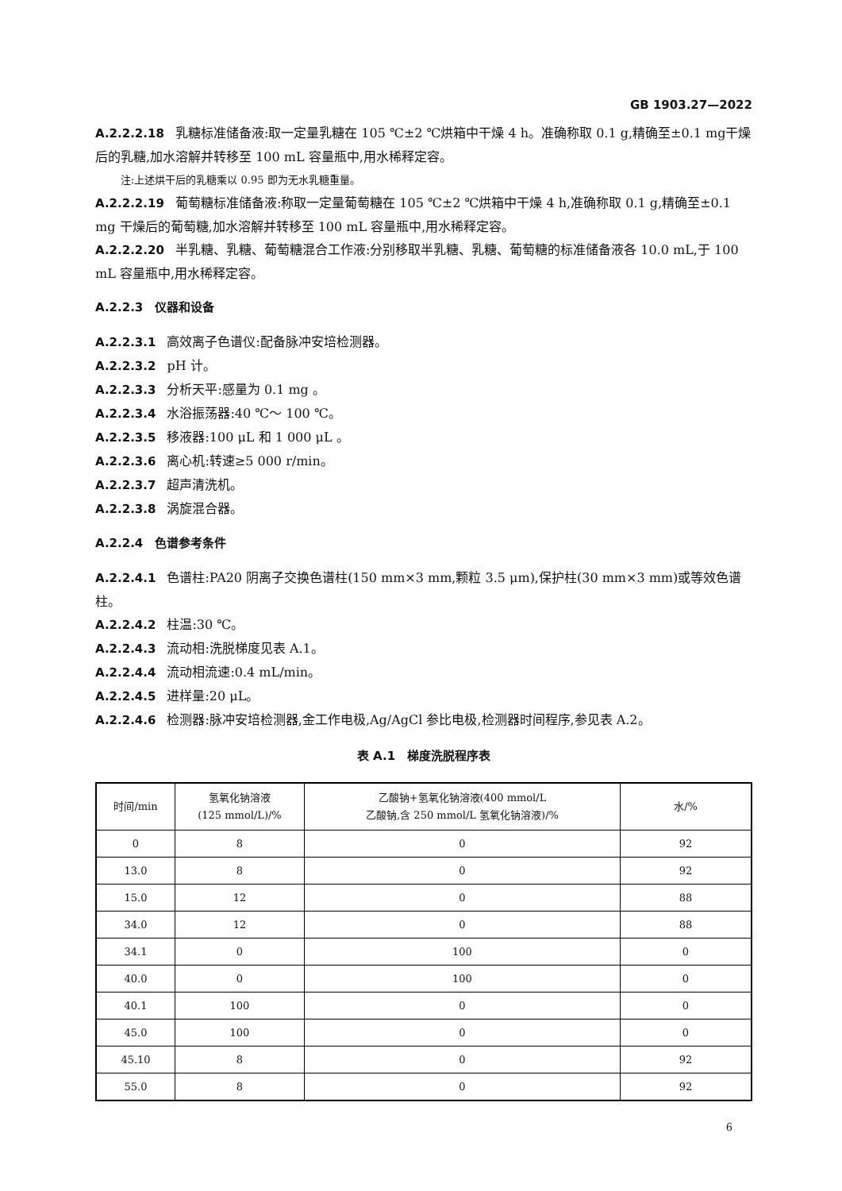GB 1903.27—2022
A.2.2.2.18 乳糖标准储备液:取一定量乳糖在 105 ℃±2 ℃烘箱中干燥 4 h。准确称取 0.1 g,精确至±0.1 mg干燥后的乳糖,加水溶解并转移至 100 mL 容量瓶中,用水稀释定容。
注:上述烘干后的乳糖乘以 0.95 即为无水乳糖重量。
A.2.2.2.19 葡萄糖标准储备液:称取一定量葡萄糖在 105 ℃±2 ℃烘箱中干燥 4 h,准确称取 0.1 g,精确至±0.1 mg 干燥后的葡萄糖,加水溶解并转移至 100 mL 容量瓶中,用水稀释定容。
A.2.2.2.20 半乳糖、乳糖、葡萄糖混合工作液:分别移取半乳糖、乳糖、葡萄糖的标准储备液各 10.0 mL,于 100 mL 容量瓶中,用水稀释定容。
A.2.2.3　仪器和设备
A.2.2.3.1 高效离子色谱仪:配备脉冲安培检测器。
A.2.2.3.2 pH 计。
A.2.2.3.3 分析天平:感量为 0.1 mg 。
A.2.2.3.4 水浴振荡器:40 ℃～ 100 ℃。
A.2.2.3.5 移液器:100 μL 和 1 000 μL 。
A.2.2.3.6 离心机:转速≥5 000 r/min。
A.2.2.3.7 超声清洗机。
A.2.2.3.8 涡旋混合器。
A.2.2.4　色谱参考条件
A.2.2.4.1 色谱柱:PA20 阴离子交换色谱柱(150 mm×3 mm,颗粒 3.5 μm),保护柱(30 mm×3 mm)或等效色谱柱。
A.2.2.4.2 柱温:30 ℃。
A.2.2.4.3 流动相:洗脱梯度见表 A.1。
A.2.2.4.4 流动相流速:0.4 mL/min。
A.2.2.4.5 进样量:20 μL。
A.2.2.4.6 检测器:脉冲安培检测器,金工作电极,Ag/AgCl 参比电极,检测器时间程序,参见表 A.2。
表 A.1　梯度洗脱程序表
| 时间/min | 氢氧化钠溶液 (125 mmol/L)/% | 乙酸钠+氢氧化钠溶液(400 mmol/L 乙酸钠,含 250 mmol/L 氢氧化钠溶液)/% | 水/% |
| --- | --- | --- | --- |
| 0 | 8 | 0 | 92 |
| 13.0 | 8 | 0 | 92 |
| 15.0 | 12 | 0 | 88 |
| 34.0 | 12 | 0 | 88 |
| 34.1 | 0 | 100 | 0 |
| 40.0 | 0 | 100 | 0 |
| 40.1 | 100 | 0 | 0 |
| 45.0 | 100 | 0 | 0 |
| 45.10 | 8 | 0 | 92 |
| 55.0 | 8 | 0 | 92 |
6